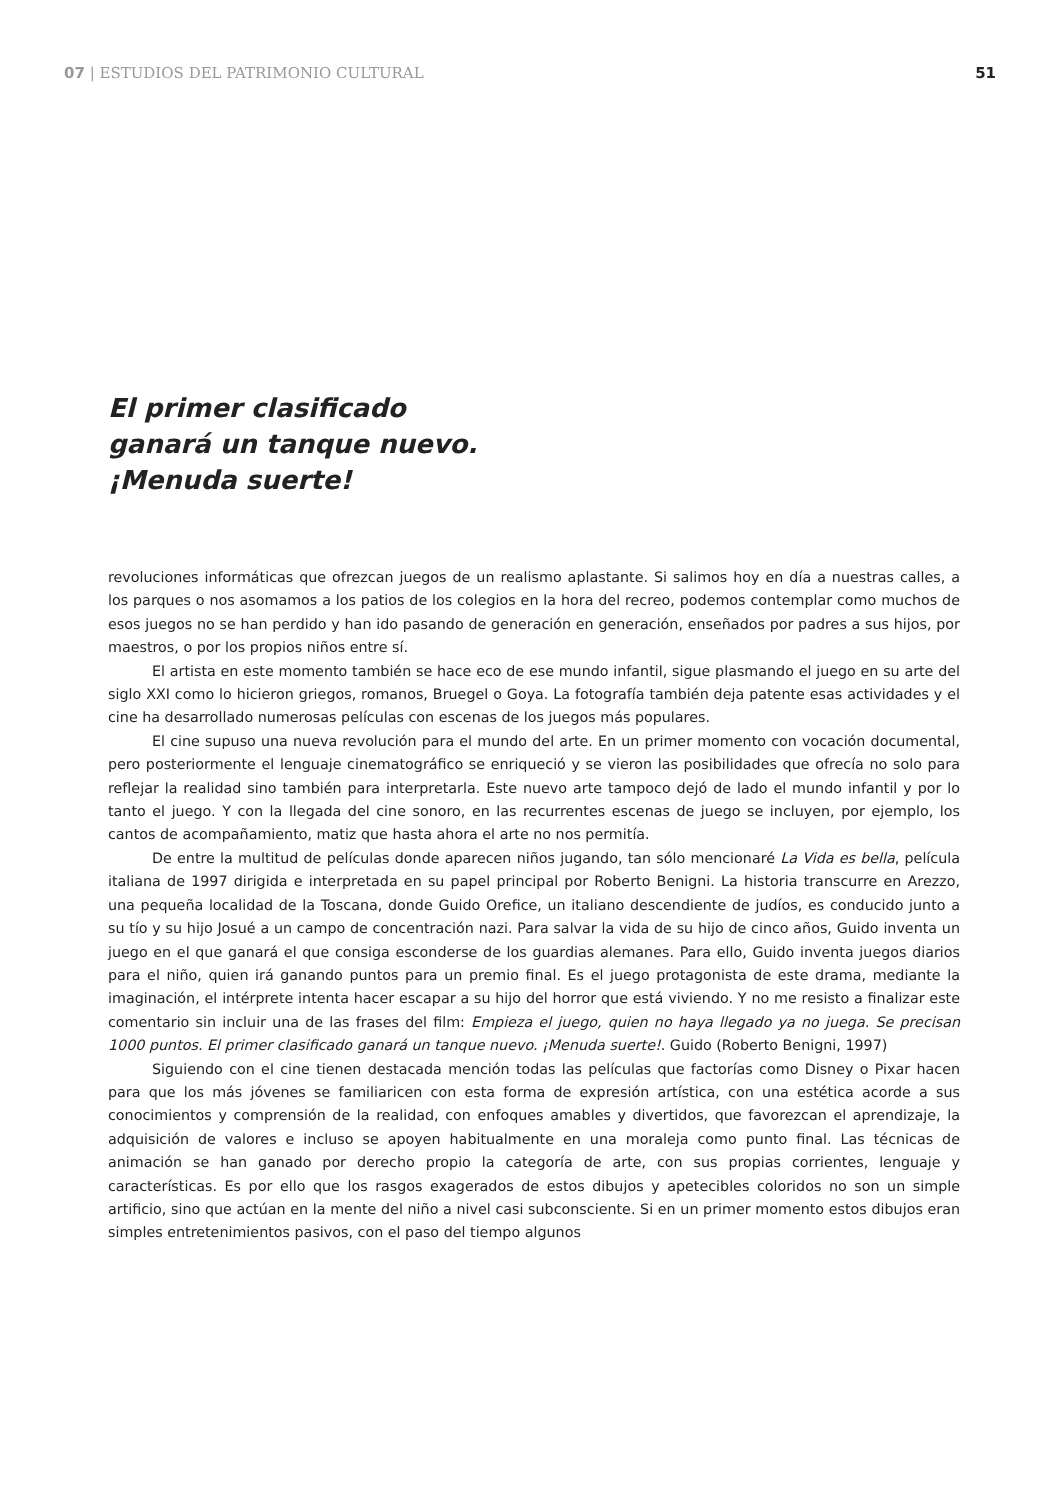07 | ESTUDIOS DEL PATRIMONIO CULTURAL 51
El primer clasificado ganará un tanque nuevo. ¡Menuda suerte!
revoluciones informáticas que ofrezcan juegos de un realismo aplastante. Si salimos hoy en día a nuestras calles, a los parques o nos asomamos a los patios de los colegios en la hora del recreo, podemos contemplar como muchos de esos juegos no se han perdido y han ido pasando de generación en generación, enseñados por padres a sus hijos, por maestros, o por los propios niños entre sí.
El artista en este momento también se hace eco de ese mundo infantil, sigue plasmando el juego en su arte del siglo XXI como lo hicieron griegos, romanos, Bruegel o Goya. La fotografía también deja patente esas actividades y el cine ha desarrollado numerosas películas con escenas de los juegos más populares.
El cine supuso una nueva revolución para el mundo del arte. En un primer momento con vocación documental, pero posteriormente el lenguaje cinematográfico se enriqueció y se vieron las posibilidades que ofrecía no solo para reflejar la realidad sino también para interpretarla. Este nuevo arte tampoco dejó de lado el mundo infantil y por lo tanto el juego. Y con la llegada del cine sonoro, en las recurrentes escenas de juego se incluyen, por ejemplo, los cantos de acompañamiento, matiz que hasta ahora el arte no nos permitía.
De entre la multitud de películas donde aparecen niños jugando, tan sólo mencionaré La Vida es bella, película italiana de 1997 dirigida e interpretada en su papel principal por Roberto Benigni. La historia transcurre en Arezzo, una pequeña localidad de la Toscana, donde Guido Orefice, un italiano descendiente de judíos, es conducido junto a su tío y su hijo Josué a un campo de concentración nazi. Para salvar la vida de su hijo de cinco años, Guido inventa un juego en el que ganará el que consiga esconderse de los guardias alemanes. Para ello, Guido inventa juegos diarios para el niño, quien irá ganando puntos para un premio final. Es el juego protagonista de este drama, mediante la imaginación, el intérprete intenta hacer escapar a su hijo del horror que está viviendo. Y no me resisto a finalizar este comentario sin incluir una de las frases del film: Empieza el juego, quien no haya llegado ya no juega. Se precisan 1000 puntos. El primer clasificado ganará un tanque nuevo. ¡Menuda suerte!. Guido (Roberto Benigni, 1997)
Siguiendo con el cine tienen destacada mención todas las películas que factorías como Disney o Pixar hacen para que los más jóvenes se familiaricen con esta forma de expresión artística, con una estética acorde a sus conocimientos y comprensión de la realidad, con enfoques amables y divertidos, que favorezcan el aprendizaje, la adquisición de valores e incluso se apoyen habitualmente en una moraleja como punto final. Las técnicas de animación se han ganado por derecho propio la categoría de arte, con sus propias corrientes, lenguaje y características. Es por ello que los rasgos exagerados de estos dibujos y apetecibles coloridos no son un simple artificio, sino que actúan en la mente del niño a nivel casi subconsciente. Si en un primer momento estos dibujos eran simples entretenimientos pasivos, con el paso del tiempo algunos